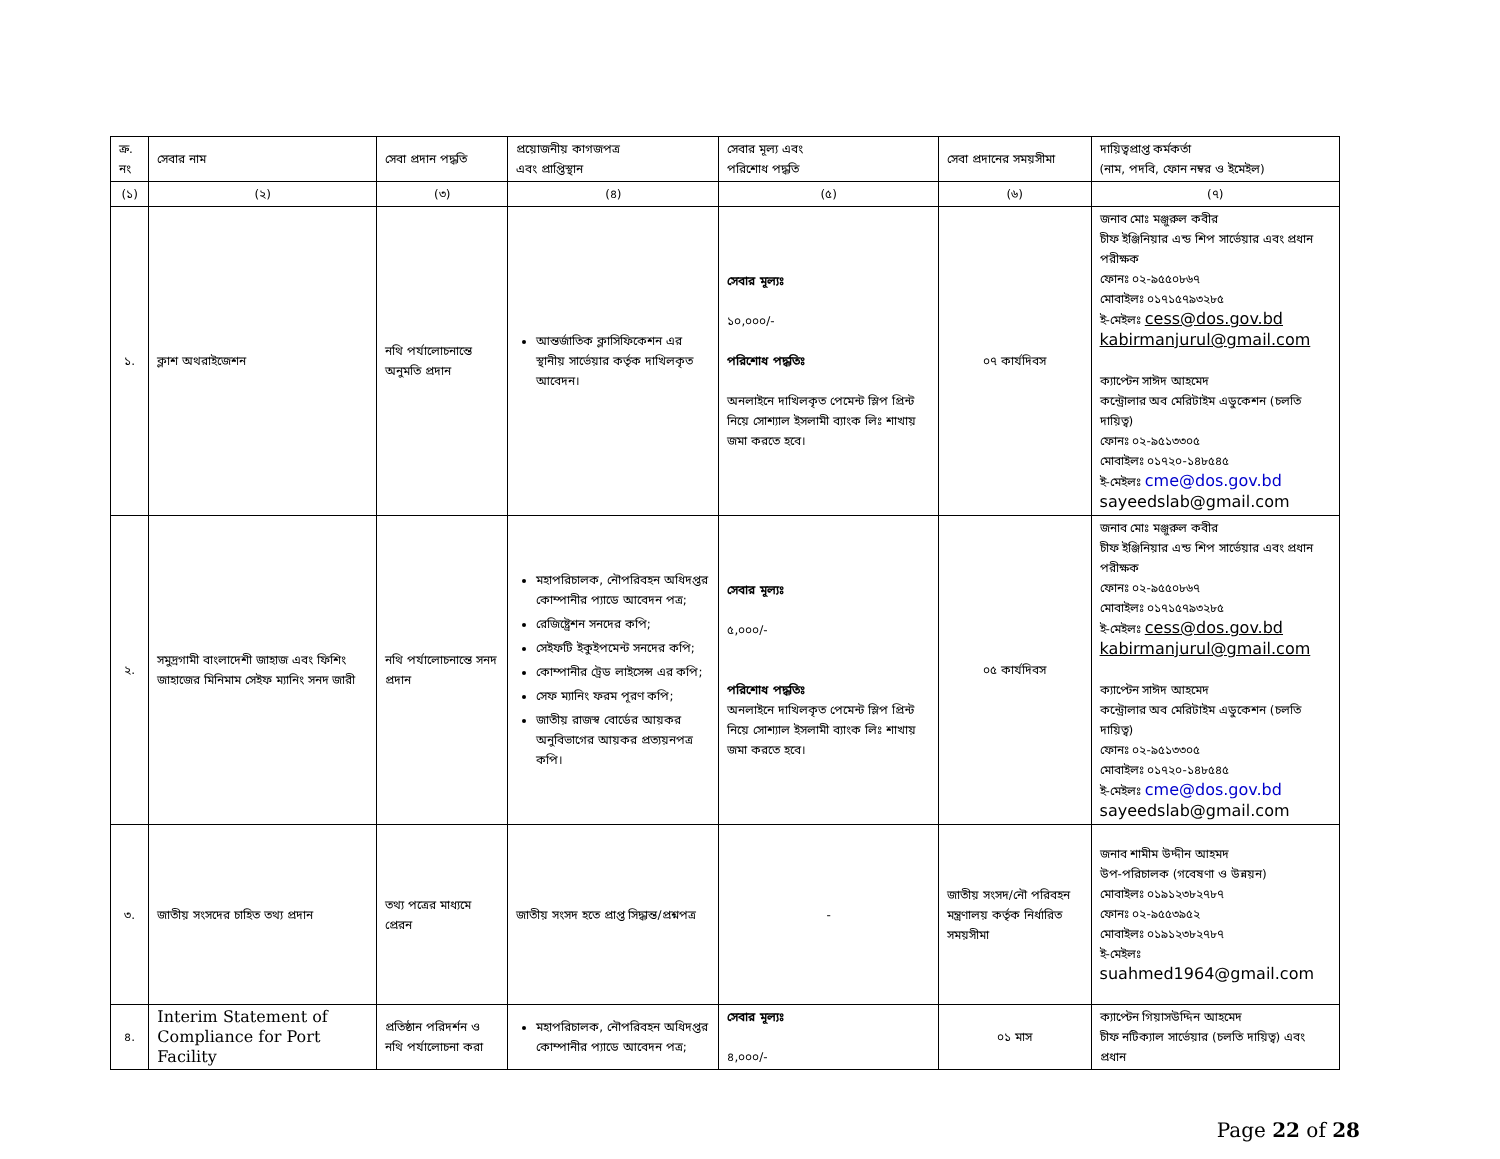| ক্র. নং | সেবার নাম | সেবা প্রদান পদ্ধতি | প্রয়োজনীয় কাগজপত্র এবং প্রাপ্তিস্থান | সেবার মূল্য এবং পরিশোধ পদ্ধতি | সেবা প্রদানের সময়সীমা | দায়িত্বপ্রাপ্ত কর্মকর্তা (নাম, পদবি, ফোন নম্বর ও ইমেইল) |
| --- | --- | --- | --- | --- | --- | --- |
| (১) | (২) | (৩) | (৪) | (৫) | (৬) | (৭) |
| ১. | ক্লাশ অথরাইজেশন | নথি পর্যালোচনান্তে অনুমতি প্রদান | আন্তর্জাতিক ক্লাসিফিকেশন এর স্থানীয় সার্ভেয়ার কর্তৃক দাখিলকৃত আবেদন। | সেবার মূল্যঃ ১০,০০০/- পরিশোধ পদ্ধতিঃ অনলাইনে দাখিলকৃত পেমেন্ট স্লিপ প্রিন্ট নিয়ে সোশ্যাল ইসলামী ব্যাংক লিঃ শাখায় জমা করতে হবে। | ০৭ কার্যদিবস | জনাব মোঃ মঞ্জুরুল কবীর চীফ ইঞ্জিনিয়ার এন্ড শিপ সার্ভেয়ার এবং প্রধান পরীক্ষক ফোনঃ ০২-৯৫৫০৮৬৭ মোবাইলঃ ০১৭১৫৭৯৩২৮৫ ই-মেইলঃ cess@dos.gov.bd kabirmanjurul@gmail.com ক্যাপ্টেন সাঈদ আহমেদ কন্ট্রোলার অব মেরিটাইম এডুকেশন (চলতি দায়িত্ব) ফোনঃ ০২-৯৫১৩৩০৫ মোবাইলঃ ০১৭২০-১৪৮৫৪৫ ই-মেইলঃ cme@dos.gov.bd sayeedslab@gmail.com |
| ২. | সমুদ্রগামী বাংলাদেশী জাহাজ এবং ফিশিং জাহাজের মিনিমাম সেইফ ম্যানিং সনদ জারী | নথি পর্যালোচনান্তে সনদ প্রদান | মহাপরিচালক, নৌপরিবহন অধিদপ্তর কোম্পানীর প্যাডে আবেদন পত্র; রেজিষ্ট্রেশন সনদের কপি; সেইফটি ইকুইপমেন্ট সনদের কপি; কোম্পানীর ট্রেড লাইসেন্স এর কপি; সেফ ম্যানিং ফরম পূরণ কপি; জাতীয় রাজস্ব বোর্ডের আয়কর অনুবিভাগের আয়কর প্রত্যয়নপত্র কপি। | সেবার মূল্যঃ ৫,০০০/- পরিশোধ পদ্ধতিঃ অনলাইনে দাখিলকৃত পেমেন্ট স্লিপ প্রিন্ট নিয়ে সোশ্যাল ইসলামী ব্যাংক লিঃ শাখায় জমা করতে হবে। | ০৫ কার্যদিবস | জনাব মোঃ মঞ্জুরুল কবীর চীফ ইঞ্জিনিয়ার এন্ড শিপ সার্ভেয়ার এবং প্রধান পরীক্ষক ফোনঃ ০২-৯৫৫০৮৬৭ মোবাইলঃ ০১৭১৫৭৯৩২৮৫ ই-মেইলঃ cess@dos.gov.bd kabirmanjurul@gmail.com ক্যাপ্টেন সাঈদ আহমেদ কন্ট্রোলার অব মেরিটাইম এডুকেশন (চলতি দায়িত্ব) ফোনঃ ০২-৯৫১৩৩০৫ মোবাইলঃ ০১৭২০-১৪৮৫৪৫ ই-মেইলঃ cme@dos.gov.bd sayeedslab@gmail.com |
| ৩. | জাতীয় সংসদের চাহিত তথ্য প্রদান | তথ্য পত্রের মাধ্যমে প্রেরন | জাতীয় সংসদ হতে প্রাপ্ত সিদ্ধান্ত/প্রশ্নপত্র | - | জাতীয় সংসদ/নৌ পরিবহন মন্ত্রণালয় কর্তৃক নির্ধারিত সময়সীমা | জনাব শামীম উদ্দীন আহমদ উপ-পরিচালক (গবেষণা ও উন্নয়ন) মোবাইলঃ ০১৯১২৩৮২৭৮৭ ফোনঃ ০২-৯৫৫৩৯৫২ মোবাইলঃ ০১৯১২৩৮২৭৮৭ ই-মেইলঃ suahmed1964@gmail.com |
| ৪. | Interim Statement of Compliance for Port Facility | প্রতিষ্ঠান পরিদর্শন ও নথি পর্যালোচনা করা | মহাপরিচালক, নৌপরিবহন অধিদপ্তর কোম্পানীর প্যাডে আবেদন পত্র; | সেবার মূল্যঃ ৪,০০০/- | ০১ মাস | ক্যাপ্টেন গিয়াসউদ্দিন আহমেদ চীফ নটিক্যাল সার্ভেয়ার (চলতি দায়িত্ব) এবং প্রধান |
Page 22 of 28